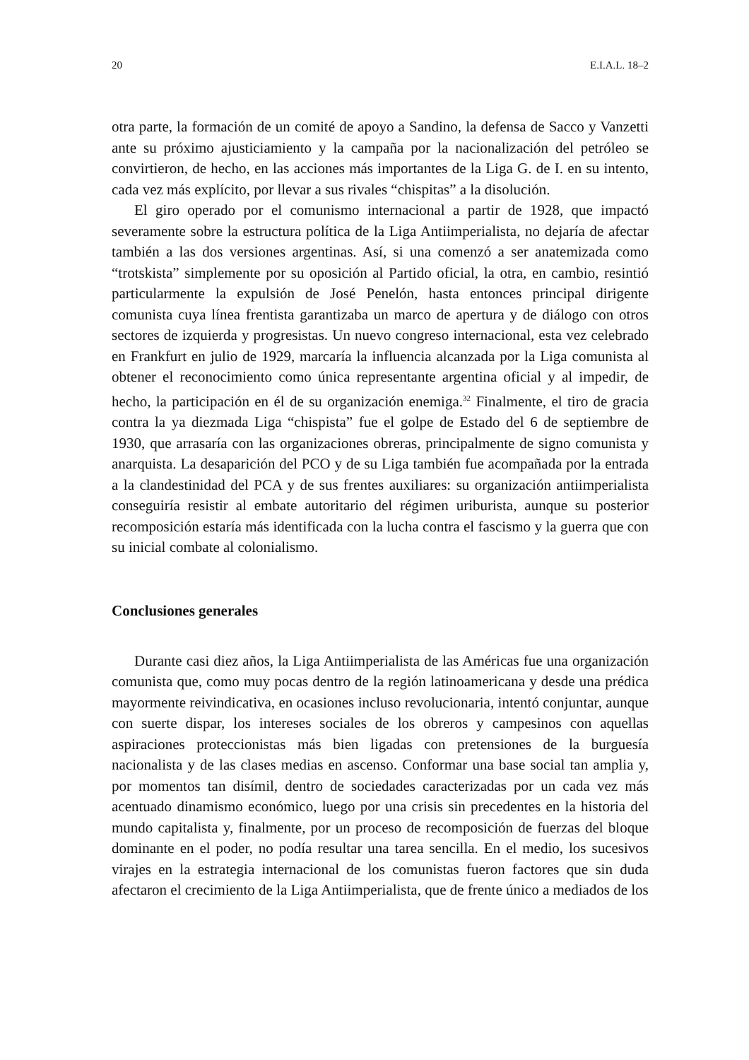20 E.I.A.L. 18–2
otra parte, la formación de un comité de apoyo a Sandino, la defensa de Sacco y Vanzetti ante su próximo ajusticiamiento y la campaña por la nacionalización del petróleo se convirtieron, de hecho, en las acciones más importantes de la Liga G. de I. en su intento, cada vez más explícito, por llevar a sus rivales “chispitas” a la disolución.
El giro operado por el comunismo internacional a partir de 1928, que impactó severamente sobre la estructura política de la Liga Antiimperialista, no dejaría de afectar también a las dos versiones argentinas. Así, si una comenzó a ser anatemizada como “trotskista” simplemente por su oposición al Partido oficial, la otra, en cambio, resintió particularmente la expulsión de José Penelón, hasta entonces principal dirigente comunista cuya línea frentista garantizaba un marco de apertura y de diálogo con otros sectores de izquierda y progresistas. Un nuevo congreso internacional, esta vez celebrado en Frankfurt en julio de 1929, marcaría la influencia alcanzada por la Liga comunista al obtener el reconocimiento como única representante argentina oficial y al impedir, de hecho, la participación en él de su organización enemiga.<sup>32</sup> Finalmente, el tiro de gracia contra la ya diezmada Liga “chispista” fue el golpe de Estado del 6 de septiembre de 1930, que arrasaría con las organizaciones obreras, principalmente de signo comunista y anarquista. La desaparición del PCO y de su Liga también fue acompañada por la entrada a la clandestinidad del PCA y de sus frentes auxiliares: su organización antiimperialista conseguiría resistir al embate autoritario del régimen uriburista, aunque su posterior recomposición estaría más identificada con la lucha contra el fascismo y la guerra que con su inicial combate al colonialismo.
Conclusiones generales
Durante casi diez años, la Liga Antiimperialista de las Américas fue una organización comunista que, como muy pocas dentro de la región latinoamericana y desde una prédica mayormente reivindicativa, en ocasiones incluso revolucionaria, intentó conjuntar, aunque con suerte dispar, los intereses sociales de los obreros y campesinos con aquellas aspiraciones proteccionistas más bien ligadas con pretensiones de la burguesía nacionalista y de las clases medias en ascenso. Conformar una base social tan amplia y, por momentos tan disímil, dentro de sociedades caracterizadas por un cada vez más acentuado dinamismo económico, luego por una crisis sin precedentes en la historia del mundo capitalista y, finalmente, por un proceso de recomposición de fuerzas del bloque dominante en el poder, no podía resultar una tarea sencilla. En el medio, los sucesivos virajes en la estrategia internacional de los comunistas fueron factores que sin duda afectaron el crecimiento de la Liga Antiimperialista, que de frente único a mediados de los